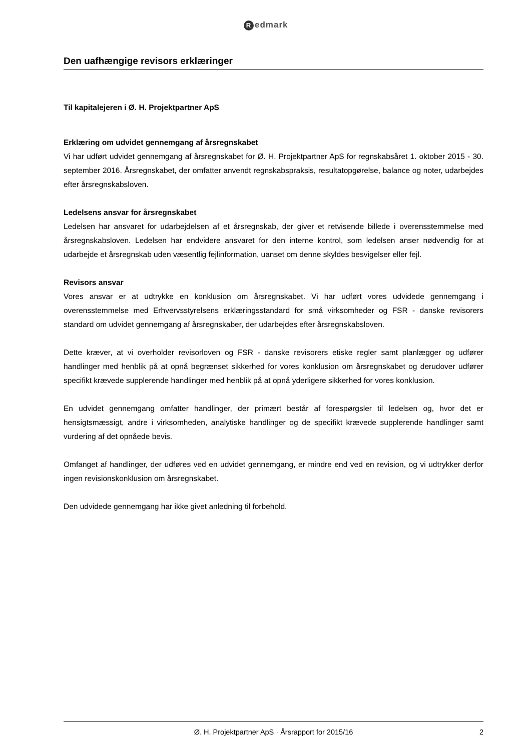Redmark
Den uafhængige revisors erklæringer
Til kapitalejeren i Ø. H. Projektpartner ApS
Erklæring om udvidet gennemgang af årsregnskabet
Vi har udført udvidet gennemgang af årsregnskabet for Ø. H. Projektpartner ApS for regnskabsåret 1. oktober 2015 - 30. september 2016. Årsregnskabet, der omfatter anvendt regnskabspraksis, resultatopgørelse, balance og noter, udarbejdes efter årsregnskabsloven.
Ledelsens ansvar for årsregnskabet
Ledelsen har ansvaret for udarbejdelsen af et årsregnskab, der giver et retvisende billede i overensstemmelse med årsregnskabsloven. Ledelsen har endvidere ansvaret for den interne kontrol, som ledelsen anser nødvendig for at udarbejde et årsregnskab uden væsentlig fejlinformation, uanset om denne skyldes besvigelser eller fejl.
Revisors ansvar
Vores ansvar er at udtrykke en konklusion om årsregnskabet. Vi har udført vores udvidede gennemgang i overensstemmelse med Erhvervsstyrelsens erklæringsstandard for små virksomheder og FSR - danske revisorers standard om udvidet gennemgang af årsregnskaber, der udarbejdes efter årsregnskabsloven.
Dette kræver, at vi overholder revisorloven og FSR - danske revisorers etiske regler samt planlægger og udfører handlinger med henblik på at opnå begrænset sikkerhed for vores konklusion om årsregnskabet og derudover udfører specifikt krævede supplerende handlinger med henblik på at opnå yderligere sikkerhed for vores konklusion.
En udvidet gennemgang omfatter handlinger, der primært består af forespørgsler til ledelsen og, hvor det er hensigtsmæssigt, andre i virksomheden, analytiske handlinger og de specifikt krævede supplerende handlinger samt vurdering af det opnåede bevis.
Omfanget af handlinger, der udføres ved en udvidet gennemgang, er mindre end ved en revision, og vi udtrykker derfor ingen revisionskonklusion om årsregnskabet.
Den udvidede gennemgang har ikke givet anledning til forbehold.
Ø. H. Projektpartner ApS · Årsrapport for 2015/16 2